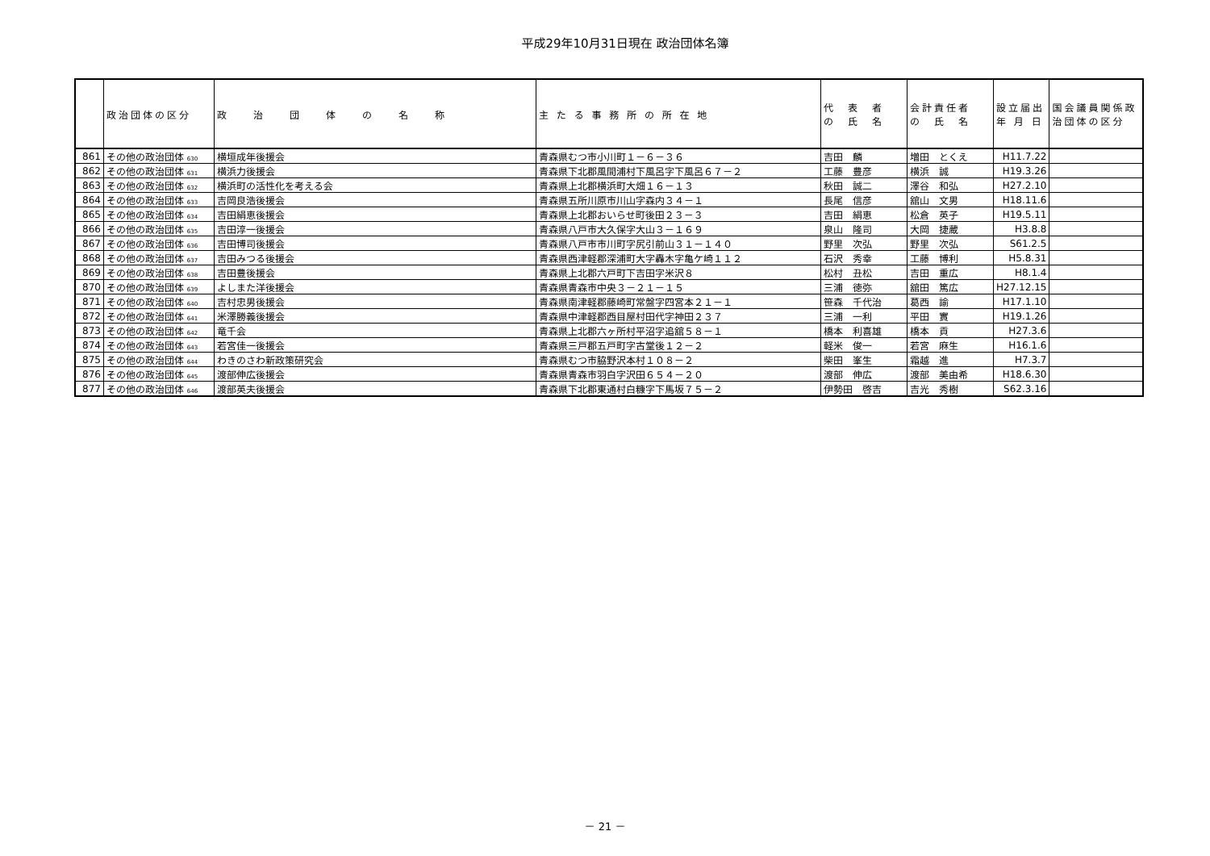平成29年10月31日現在 政治団体名簿
| | 政治団体の区分 | 政 治 団 体 の 名 称 | 主 た る 事 務 所 の 所 在 地 | 代 表 者 の 氏 名 | 会計責任者 の 氏 名 | 設立届出 年 月 日 | 国会議員関係政 治団体の区分 |
| --- | --- | --- | --- | --- | --- | --- | --- |
| 861 | その他の政治団体 630 | 横垣成年後援会 | 青森県むつ市小川町１－６－３６ | 吉田 麟 | 増田 とくえ | H11.7.22 | |
| 862 | その他の政治団体 631 | 横浜力後援会 | 青森県下北郡風間浦村下風呂字下風呂６７－２ | 工藤 豊彦 | 横浜 誠 | H19.3.26 | |
| 863 | その他の政治団体 632 | 横浜町の活性化を考える会 | 青森県上北郡横浜町大畑１６－１３ | 秋田 誠二 | 澤谷 和弘 | H27.2.10 | |
| 864 | その他の政治団体 633 | 吉岡良浩後援会 | 青森県五所川原市川山字森内３４－１ | 長尾 信彦 | 舘山 文男 | H18.11.6 | |
| 865 | その他の政治団体 634 | 吉田絹恵後援会 | 青森県上北郡おいらせ町後田２３－３ | 吉田 絹恵 | 松倉 英子 | H19.5.11 | |
| 866 | その他の政治団体 635 | 吉田淳一後援会 | 青森県八戸市大久保字大山３－１６９ | 泉山 隆司 | 大岡 捷蔵 | H3.8.8 | |
| 867 | その他の政治団体 636 | 吉田博司後援会 | 青森県八戸市市川町字尻引前山３１－１４０ | 野里 次弘 | 野里 次弘 | S61.2.5 | |
| 868 | その他の政治団体 637 | 吉田みつる後援会 | 青森県西津軽郡深浦町大字轟木字亀ケ崎１１２ | 石沢 秀幸 | 工藤 博利 | H5.8.31 | |
| 869 | その他の政治団体 638 | 吉田豊後援会 | 青森県上北郡六戸町下吉田字米沢８ | 松村 丑松 | 吉田 重広 | H8.1.4 | |
| 870 | その他の政治団体 639 | よしまた洋後援会 | 青森県青森市中央３－２１－１５ | 三浦 徳弥 | 舘田 篤広 | H27.12.15 | |
| 871 | その他の政治団体 640 | 吉村忠男後援会 | 青森県南津軽郡藤崎町常盤字四宮本２１－１ | 笹森 千代治 | 葛西 諭 | H17.1.10 | |
| 872 | その他の政治団体 641 | 米澤勝義後援会 | 青森県中津軽郡西目屋村田代字神田２３７ | 三浦 一利 | 平田 實 | H19.1.26 | |
| 873 | その他の政治団体 642 | 竜千会 | 青森県上北郡六ヶ所村平沼字追舘５８－１ | 橋本 利喜雄 | 橋本 貢 | H27.3.6 | |
| 874 | その他の政治団体 643 | 若宮佳一後援会 | 青森県三戸郡五戸町字古堂後１２－２ | 軽米 俊一 | 若宮 麻生 | H16.1.6 | |
| 875 | その他の政治団体 644 | わきのさわ新政策研究会 | 青森県むつ市脇野沢本村１０８－２ | 柴田 峯生 | 霜越 進 | H7.3.7 | |
| 876 | その他の政治団体 645 | 渡部伸広後援会 | 青森県青森市羽白字沢田６５４－２０ | 渡部 伸広 | 渡部 美由希 | H18.6.30 | |
| 877 | その他の政治団体 646 | 渡部英夫後援会 | 青森県下北郡東通村白糠字下馬坂７５－２ | 伊勢田 啓吉 | 吉光 秀樹 | S62.3.16 | |
－ 21 －